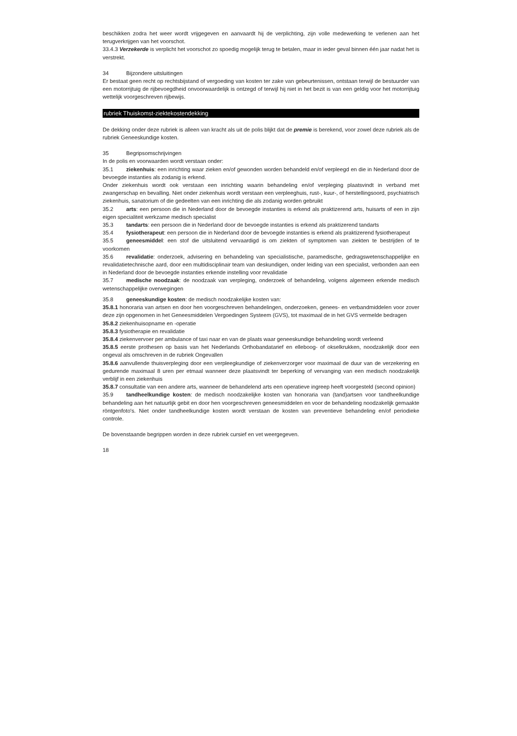beschikken zodra het weer wordt vrijgegeven en aanvaardt hij de verplichting, zijn volle medewerking te verlenen aan het terugverkrijgen van het voorschot.
33.4.3 Verzekerde is verplicht het voorschot zo spoedig mogelijk terug te betalen, maar in ieder geval binnen één jaar nadat het is verstrekt.
34 Bijzondere uitsluitingen
Er bestaat geen recht op rechtsbijstand of vergoeding van kosten ter zake van gebeurtenissen, ontstaan terwijl de bestuurder van een motorrijtuig de rijbevoegdheid onvoorwaardelijk is ontzegd of terwijl hij niet in het bezit is van een geldig voor het motorrijtuig wettelijk voorgeschreven rijbewijs.
rubriek Thuiskomst-ziektekostendekking
De dekking onder deze rubriek is alleen van kracht als uit de polis blijkt dat de premie is berekend, voor zowel deze rubriek als de rubriek Geneeskundige kosten.
35 Begripsomschrijvingen
In de polis en voorwaarden wordt verstaan onder:
35.1 ziekenhuis: een inrichting waar zieken en/of gewonden worden behandeld en/of verpleegd en die in Nederland door de bevoegde instanties als zodanig is erkend.
Onder ziekenhuis wordt ook verstaan een inrichting waarin behandeling en/of verpleging plaatsvindt in verband met zwangerschap en bevalling. Niet onder ziekenhuis wordt verstaan een verpleeghuis, rust-, kuur-, of herstellingsoord, psychiatrisch ziekenhuis, sanatorium of die gedeelten van een inrichting die als zodanig worden gebruikt
35.2 arts: een persoon die in Nederland door de bevoegde instanties is erkend als praktizerend arts, huisarts of een in zijn eigen specialiteit werkzame medisch specialist
35.3 tandarts: een persoon die in Nederland door de bevoegde instanties is erkend als praktizerend tandarts
35.4 fysiotherapeut: een persoon die in Nederland door de bevoegde instanties is erkend als praktizerend fysiotherapeut
35.5 geneesmiddel: een stof die uitsluitend vervaardigd is om ziekten of symptomen van ziekten te bestrijden of te voorkomen
35.6 revalidatie: onderzoek, advisering en behandeling van specialistische, paramedische, gedragswetenschappelijke en revalidatietechnische aard, door een multidisciplinair team van deskundigen, onder leiding van een specialist, verbonden aan een in Nederland door de bevoegde instanties erkende instelling voor revalidatie
35.7 medische noodzaak: de noodzaak van verpleging, onderzoek of behandeling, volgens algemeen erkende medisch wetenschappelijke overwegingen
35.8 geneeskundige kosten: de medisch noodzakelijke kosten van:
35.8.1 honoraria van artsen en door hen voorgeschreven behandelingen, onderzoeken, genees- en verbandmiddelen voor zover deze zijn opgenomen in het Geneesmiddelen Vergoedingen Systeem (GVS), tot maximaal de in het GVS vermelde bedragen
35.8.2 ziekenhuisopname en -operatie
35.8.3 fysiotherapie en revalidatie
35.8.4 ziekenvervoer per ambulance of taxi naar en van de plaats waar geneeskundige behandeling wordt verleend
35.8.5 eerste prothesen op basis van het Nederlands Orthobandatarief en elleboog- of okselkrukken, noodzakelijk door een ongeval als omschreven in de rubriek Ongevallen
35.8.6 aanvullende thuisverpleging door een verpleegkundige of ziekenverzorger voor maximaal de duur van de verzekering en gedurende maximaal 8 uren per etmaal wanneer deze plaatsvindt ter beperking of vervanging van een medisch noodzakelijk verblijf in een ziekenhuis
35.8.7 consultatie van een andere arts, wanneer de behandelend arts een operatieve ingreep heeft voorgesteld (second opinion)
35.9 tandheelkundige kosten: de medisch noodzakelijke kosten van honoraria van (tand)artsen voor tandheelkundige behandeling aan het natuurlijk gebit en door hen voorgeschreven geneesmiddelen en voor de behandeling noodzakelijk gemaakte röntgenfoto's. Niet onder tandheelkundige kosten wordt verstaan de kosten van preventieve behandeling en/of periodieke controle.
De bovenstaande begrippen worden in deze rubriek cursief en vet weergegeven.
18